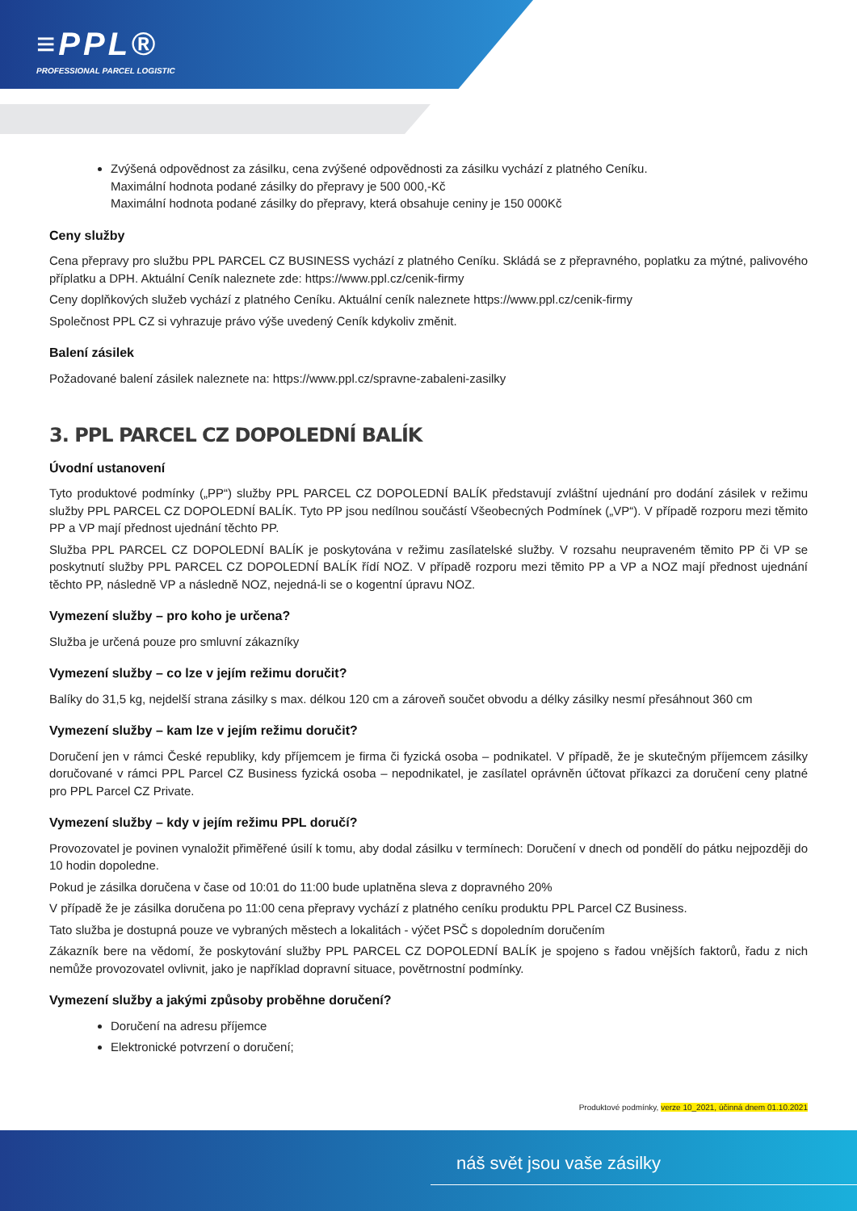≡PPL®
PROFESSIONAL PARCEL LOGISTIC
Zvýšená odpovědnost za zásilku, cena zvýšené odpovědnosti za zásilku vychází z platného Ceníku.
Maximální hodnota podané zásilky do přepravy je 500 000,-Kč
Maximální hodnota podané zásilky do přepravy, která obsahuje ceniny je 150 000Kč
Ceny služby
Cena přepravy pro službu PPL PARCEL CZ BUSINESS vychází z platného Ceníku. Skládá se z přepravného, poplatku za mýtné, palivového příplatku a DPH. Aktuální Ceník naleznete zde: https://www.ppl.cz/cenik-firmy
Ceny doplňkových služeb vychází z platného Ceníku. Aktuální ceník naleznete https://www.ppl.cz/cenik-firmy
Společnost PPL CZ si vyhrazuje právo výše uvedený Ceník kdykoliv změnit.
Balení zásilek
Požadované balení zásilek naleznete na: https://www.ppl.cz/spravne-zabaleni-zasilky
3. PPL PARCEL CZ DOPOLEDNÍ BALÍK
Úvodní ustanovení
Tyto produktové podmínky („PP“) služby PPL PARCEL CZ DOPOLEDNÍ BALÍK představují zvláštní ujednání pro dodání zásilek v režimu služby PPL PARCEL CZ DOPOLEDNÍ BALÍK. Tyto PP jsou nedílnou součástí Všeobecných Podmínek („VP“). V případě rozporu mezi těmito PP a VP mají přednost ujednání těchto PP.
Služba PPL PARCEL CZ DOPOLEDNÍ BALÍK je poskytována v režimu zasílatelské služby. V rozsahu neupraveném těmito PP či VP se poskytnutí služby PPL PARCEL CZ DOPOLEDNÍ BALÍK řídí NOZ. V případě rozporu mezi těmito PP a VP a NOZ mají přednost ujednání těchto PP, následně VP a následně NOZ, nejedná-li se o kogentní úpravu NOZ.
Vymezení služby – pro koho je určena?
Služba je určená pouze pro smluvní zákazníky
Vymezení služby – co lze v jejím režimu doručit?
Balíky do 31,5 kg, nejdelší strana zásilky s max. délkou 120 cm a zároveň součet obvodu a délky zásilky nesmí přesáhnout 360 cm
Vymezení služby – kam lze v jejím režimu doručit?
Doručení jen v rámci České republiky, kdy příjemcem je firma či fyzická osoba – podnikatel. V případě, že je skutečným příjemcem zásilky doručované v rámci PPL Parcel CZ Business fyzická osoba – nepodnikatel, je zasílatel oprávněn účtovat příkazci za doručení ceny platné pro PPL Parcel CZ Private.
Vymezení služby – kdy v jejím režimu PPL doručí?
Provozovatel je povinen vynaložit přiměřené úsilí k tomu, aby dodal zásilku v termínech: Doručení v dnech od pondělí do pátku nejpozději do 10 hodin dopoledne.
Pokud je zásilka doručena v čase od 10:01 do 11:00 bude uplatněna sleva z dopravného 20%
V případě že je zásilka doručena po 11:00 cena přepravy vychází z platného ceníku produktu PPL Parcel CZ Business.
Tato služba je dostupná pouze ve vybraných městech a lokalitách - výčet PSČ s dopoledním doručením
Zákazník bere na vědomí, že poskytování služby PPL PARCEL CZ DOPOLEDNÍ BALÍK je spojeno s řadou vnějších faktorů, řadu z nich nemůže provozovatel ovlivnit, jako je například dopravní situace, povětrnostní podmínky.
Vymezení služby a jakými způsoby proběhne doručení?
Doručení na adresu příjemce
Elektronické potvrzení o doručení;
Produktové podmínky, verze 10_2021, účinná dnem 01.10.2021
náš svět jsou vaše zásilky